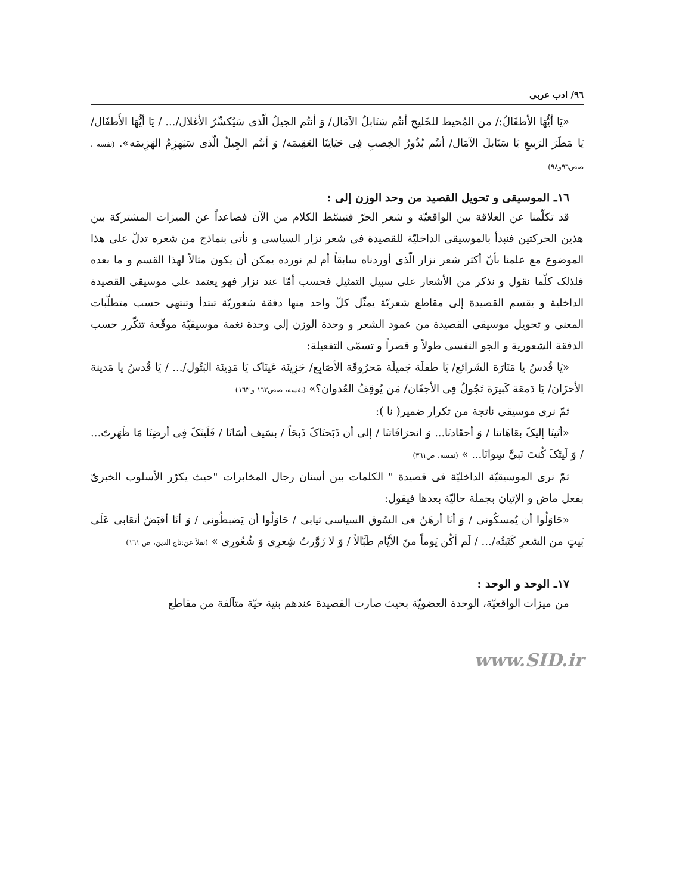٩٦/ ادب عربى
«يَا أيُّهَا الأطفَالُ:/ من المُحيط للخَليجِ أنتُم سَنَابلُ الآمَال/ وَ أنتُم الجيلُ الّذى سَيُكسِّرُ الأغلال/... / يَا أيُّهَا الأَطفَال/ يَا مَطَرَ الرَبيعِ يَا سَنَابلَ الآمَال/ أنتُم بُذُورُ الخِصبِ فِى حَيَاتِنَا العَقِيمَه/ وَ أنتُم الجِيلُ الّذى سَيَهزِمُ الهَزِيمَه». (نفسه ، صص٩٦و٩٨)
١٦ـ الموسيقى و تحويل القصيد من وحد الوزن إلى :
قد تكلّمنا عن العلاقة بين الواقعيّة و شعر الحرّ فنبسّط الكلام من الآن فصاعداً عن الميزات المشتركة بين هذين الحركتين فنبدأ بالموسيقى الداخليّة للقصيدة فى شعر نزار السياسى و نأتى بنماذج من شعره تدلّ على هذا الموضوع مع علمنا بأنّ أكثر شعر نزار الّذى أوردناه سابقاً أم لم نورده يمكن أن يكون مثالاً لهذا القسم و ما بعده فلذلک كلّما نقول و نذكر من الأشعار على سبيل التمثيل فحسب أمّا عند نزار فهو يعتمد على موسيقى القصيدة الداخلية و يقسم القصيدة إلى مقاطع شعريّة يمثّل كلّ واحد منها دفقة شعوريّة تبتدأ وتنتهى حسب متطلّبات المعنى و تحويل موسيقى القصيدة من عمود الشعر و وحدة الوزن إلى وحدة نغمة موسيقيّة موقّعة تتكّرر حسب الدفقة الشعورية و الجو النفسى طولاً و قصراً و تسمّى التفعيلة:
«يَا قُدسُ يا مَنَارَة الشَرائع/ يَا طفلَة جَميلَة مَحرُوقَة الأصَابِع/ حَزِينَة عَينَاک يَا مَدِينَة البَتُول/... / يَا قُدسُ يا مَدينة الأحزَان/ يَا دَمعَة كَبيرَة تَجُولُ فِى الأجفَان/ مَن يُوقِفُ العُدوان؟» (نفسه، صص١٦٢ و ١٦٣)
ثمّ نرى موسيقى ناتجة من تكرار ضمير( نا ):
«أتَينَا إليکَ بعَاهَاتنا / وَ أحقَادنَا... وَ انحرَافَاتنَا / إلى أن ذَبَحنَاکَ ذَبحَاً / بسَيف أسَانَا / فَلَيتَکَ فِى أرضِنَا مَا ظَهَرتَ... / وَ لَيتَکَ كُنتَ نَبيَّ سِوانَا... » (نفسه، ص٣٦١)
ثمّ نرى الموسيقيّة الداخليّة فى قصيدة " الكلمات بين أسنان رجال المخابرات "حيث يكرّر الأسلوب الخبرىّ بفعل ماض و الإتيان بجملة حاليّة بعدها فيقول:
«حَاوَلُوا أن يُمسكُونى / وَ أنَا أرهَنُ فى السُوق السياسى ثيابى / حَاوَلُوا أن يَضبطُونى / وَ أنَا أقبَضُ أتعَابى عَلَى بَيتٍ من الشعرِ كَتَبتُه/... / لَم أكُن يَوماً منَ الأيَّام طَبَّالاً / وَ لا زَوَّرتُ شِعرِى وَ شُعُورِى » (نقلاً عن:تاج الدين، ص ١٦١)
١٧ـ الوحد و الوحد :
من ميزات الواقعيّة، الوحدة العضويّة بحيث صارت القصيدة عندهم بنية حيّة متآلفة من مقاطع
www.SID.ir